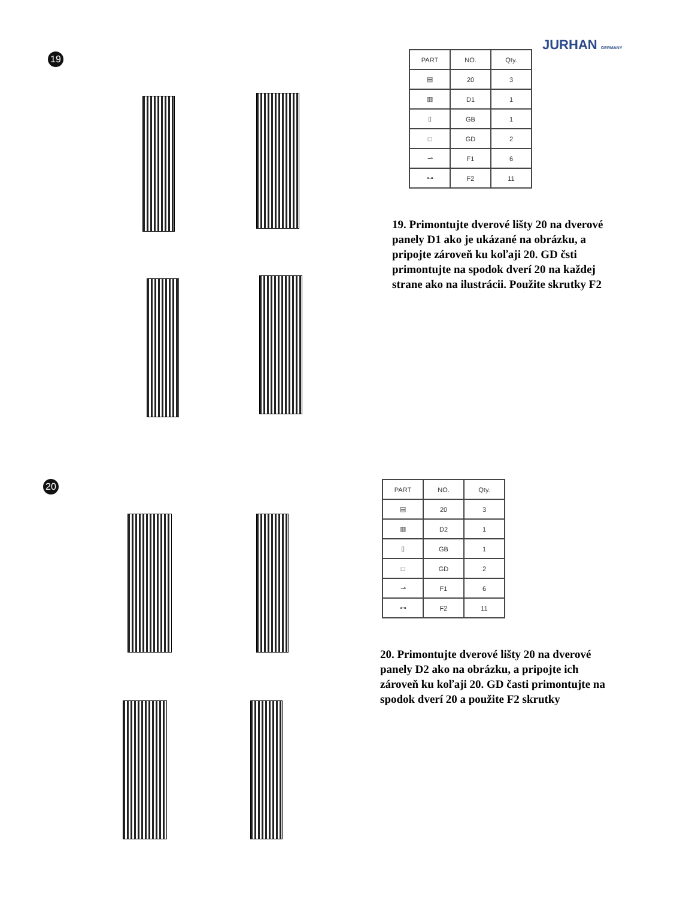JURHAN GERMANY
19
| PART | NO. | Qty. |
| --- | --- | --- |
| ▤ | 20 | 3 |
| ▥ | D1 | 1 |
| ▯ | GB | 1 |
| □ | GD | 2 |
| ⊸ | F1 | 6 |
| ⊶ | F2 | 11 |
19. Primontujte dverové lišty 20 na dverové panely D1 ako je ukázané na obrázku, a pripojte zároveň ku koľaji 20. GD čsti primontujte na spodok dverí 20 na každej strane ako na ilustrácii. Použite skrutky F2
20
| PART | NO. | Qty. |
| --- | --- | --- |
| ▤ | 20 | 3 |
| ▥ | D2 | 1 |
| ▯ | GB | 1 |
| □ | GD | 2 |
| ⊸ | F1 | 6 |
| ⊶ | F2 | 11 |
20. Primontujte dverové lišty 20 na dverové panely D2 ako na obrázku, a pripojte ich zároveň ku koľaji 20. GD časti primontujte na spodok dverí 20 a použite F2 skrutky